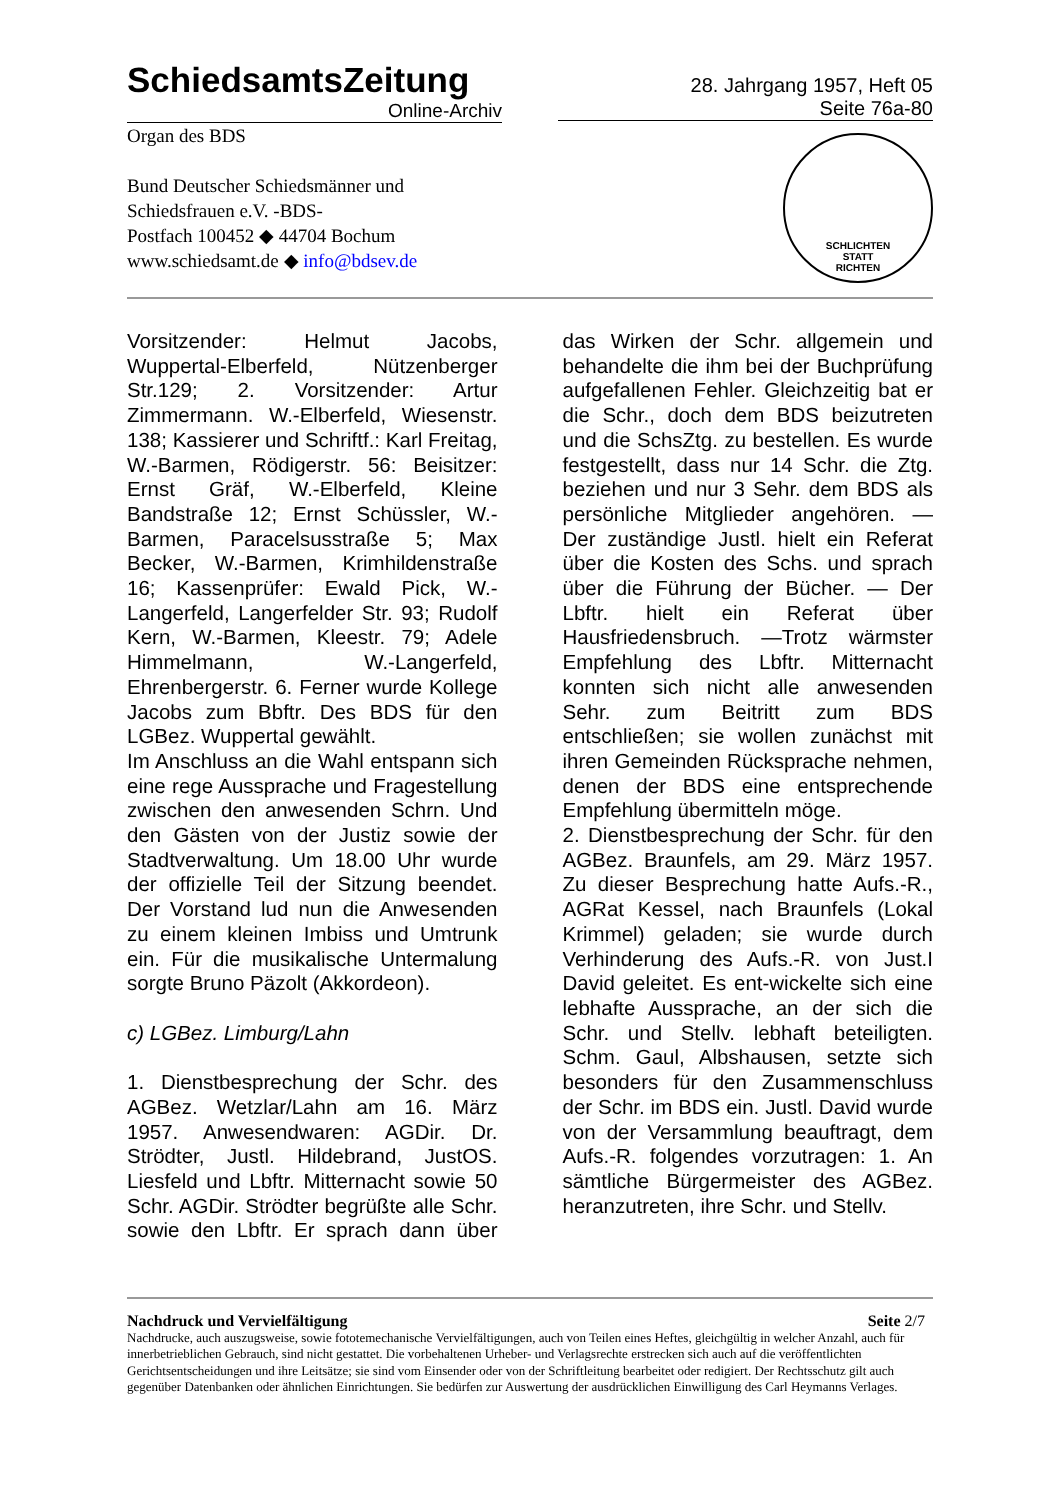SchiedsamtsZeitung
Online-Archiv
28. Jahrgang 1957, Heft 05
Seite 76a-80
Organ des BDS
Bund Deutscher Schiedsmänner und
Schiedsfrauen e.V. -BDS-
Postfach 100452 ◆ 44704 Bochum
www.schiedsamt.de ◆ info@bdsev.de
SCHLICHTEN
STATT
RICHTEN
Vorsitzender: Helmut Jacobs, Wuppertal-Elberfeld, Nützenberger Str.129; 2. Vorsitzender: Artur Zimmermann. W.-Elberfeld, Wiesenstr. 138; Kassierer und Schriftf.: Karl Freitag, W.-Barmen, Rödigerstr. 56: Beisitzer: Ernst Gräf, W.-Elberfeld, Kleine Bandstraße 12; Ernst Schüssler, W.-Barmen, Paracelsusstraße 5; Max Becker, W.-Barmen, Krimhildenstraße 16; Kassenprüfer: Ewald Pick, W.-Langerfeld, Langerfelder Str. 93; Rudolf Kern, W.-Barmen, Kleestr. 79; Adele Himmelmann, W.-Langerfeld, Ehrenbergerstr. 6. Ferner wurde Kollege Jacobs zum Bbftr. Des BDS für den LGBez. Wuppertal gewählt.
Im Anschluss an die Wahl entspann sich eine rege Aussprache und Fragestellung zwischen den anwesenden Schrn. Und den Gästen von der Justiz sowie der Stadtverwaltung. Um 18.00 Uhr wurde der offizielle Teil der Sitzung beendet. Der Vorstand lud nun die Anwesenden zu einem kleinen Imbiss und Umtrunk ein. Für die musikalische Untermalung sorgte Bruno Päzolt (Akkordeon).
c) LGBez. Limburg/Lahn
1. Dienstbesprechung der Schr. des AGBez. Wetzlar/Lahn am 16. März 1957. Anwesendwaren: AGDir. Dr. Strödter, Justl. Hildebrand, JustOS. Liesfeld und Lbftr. Mitternacht sowie 50 Schr. AGDir. Strödter begrüßte alle Schr. sowie den Lbftr. Er sprach dann über das Wirken der Schr. allgemein und behandelte die ihm bei der Buchprüfung aufgefallenen Fehler. Gleichzeitig bat er die Schr., doch dem BDS beizutreten und die SchsZtg. zu bestellen. Es wurde festgestellt, dass nur 14 Schr. die Ztg. beziehen und nur 3 Sehr. dem BDS als persönliche Mitglieder angehören. — Der zuständige Justl. hielt ein Referat über die Kosten des Schs. und sprach über die Führung der Bücher. — Der Lbftr. hielt ein Referat über Hausfriedensbruch. —Trotz wärmster Empfehlung des Lbftr. Mitternacht konnten sich nicht alle anwesenden Sehr. zum Beitritt zum BDS entschließen; sie wollen zunächst mit ihren Gemeinden Rücksprache nehmen, denen der BDS eine entsprechende Empfehlung übermitteln möge.
2. Dienstbesprechung der Schr. für den AGBez. Braunfels, am 29. März 1957. Zu dieser Besprechung hatte Aufs.-R., AGRat Kessel, nach Braunfels (Lokal Krimmel) geladen; sie wurde durch Verhinderung des Aufs.-R. von Just.I David geleitet. Es ent-wickelte sich eine lebhafte Aussprache, an der sich die Schr. und Stellv. lebhaft beteiligten. Schm. Gaul, Albshausen, setzte sich besonders für den Zusammenschluss der Schr. im BDS ein. Justl. David wurde von der Versammlung beauftragt, dem Aufs.-R. folgendes vorzutragen: 1. An sämtliche Bürgermeister des AGBez. heranzutreten, ihre Schr. und Stellv.
Nachdruck und Vervielfältigung Seite 2/7
Nachdrucke, auch auszugsweise, sowie fototemechanische Vervielfältigungen, auch von Teilen eines Heftes, gleichgültig in welcher Anzahl, auch für innerbetrieblichen Gebrauch, sind nicht gestattet. Die vorbehaltenen Urheber- und Verlagsrechte erstrecken sich auch auf die veröffentlichten Gerichtsentscheidungen und ihre Leitsätze; sie sind vom Einsender oder von der Schriftleitung bearbeitet oder redigiert. Der Rechtsschutz gilt auch gegenüber Datenbanken oder ähnlichen Einrichtungen. Sie bedürfen zur Auswertung der ausdrücklichen Einwilligung des Carl Heymanns Verlages.